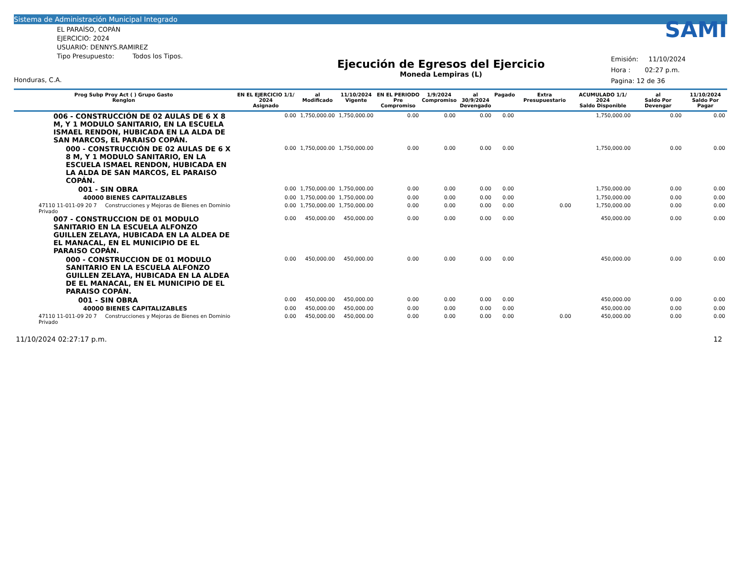Sistema de Administración Municipal Integrado
EL PARAÍSO, COPÁN
EJERCICIO: 2024
USUARIO: DENNYS.RAMIREZ
Tipo Presupuesto: Todos los Tipos.
Honduras, C.A.
Ejecución de Egresos del Ejercicio
Moneda Lempiras (L)
SAMI
Emisión: 11/10/2024
Hora : 02:27 p.m.
Pagina: 12 de 36
| Prog Subp Proy Act ( ) Grupo Gasto Renglon | EN EL EJERCICIO 1/1/ 2024 Asignado | al Modificado | 11/10/2024 Vigente | EN EL PERIODO Pre Compromiso | 1/9/2024 Compromiso | al 30/9/2024 Devengado | Pagado | Extra Presupuestario | ACUMULADO 1/1/ 2024 Saldo Disponible | al Saldo Por Devengar | 11/10/2024 Saldo Por Pagar |
| --- | --- | --- | --- | --- | --- | --- | --- | --- | --- | --- | --- |
| 006 - CONSTRUCCIÓN DE 02 AULAS DE 6 X 8 M, Y 1 MODULO SANITARIO, EN LA ESCUELA ISMAEL RENDON, HUBICADA EN LA ALDA DE SAN MARCOS, EL PARAISO COPÁN. | 0.00 | 1,750,000.00 | 1,750,000.00 | 0.00 | 0.00 | 0.00 | 0.00 | | 1,750,000.00 | 0.00 | 0.00 |
| 000 - CONSTRUCCIÓN DE 02 AULAS DE 6 X 8 M, Y 1 MODULO SANITARIO, EN LA ESCUELA ISMAEL RENDON, HUBICADA EN LA ALDA DE SAN MARCOS, EL PARAISO COPÁN. | 0.00 | 1,750,000.00 | 1,750,000.00 | 0.00 | 0.00 | 0.00 | 0.00 | | 1,750,000.00 | 0.00 | 0.00 |
| 001 - SIN OBRA | 0.00 | 1,750,000.00 | 1,750,000.00 | 0.00 | 0.00 | 0.00 | 0.00 | | 1,750,000.00 | 0.00 | 0.00 |
| 40000 BIENES CAPITALIZABLES | 0.00 | 1,750,000.00 | 1,750,000.00 | 0.00 | 0.00 | 0.00 | 0.00 | | 1,750,000.00 | 0.00 | 0.00 |
| 47110 11-011-09 20 7 Construcciones y Mejoras de Bienes en Dominio Privado | 0.00 | 1,750,000.00 | 1,750,000.00 | 0.00 | 0.00 | 0.00 | 0.00 | 0.00 | 1,750,000.00 | 0.00 | 0.00 |
| 007 - CONSTRUCCION DE 01 MODULO SANITARIO EN LA ESCUELA ALFONZO GUILLEN ZELAYA, HUBICADA EN LA ALDEA DE EL MANACAL, EN EL MUNICIPIO DE EL PARAISO COPÁN. | 0.00 | 450,000.00 | 450,000.00 | 0.00 | 0.00 | 0.00 | 0.00 | | 450,000.00 | 0.00 | 0.00 |
| 000 - CONSTRUCCION DE 01 MODULO SANITARIO EN LA ESCUELA ALFONZO GUILLEN ZELAYA, HUBICADA EN LA ALDEA DE EL MANACAL, EN EL MUNICIPIO DE EL PARAISO COPÁN. | 0.00 | 450,000.00 | 450,000.00 | 0.00 | 0.00 | 0.00 | 0.00 | | 450,000.00 | 0.00 | 0.00 |
| 001 - SIN OBRA | 0.00 | 450,000.00 | 450,000.00 | 0.00 | 0.00 | 0.00 | 0.00 | | 450,000.00 | 0.00 | 0.00 |
| 40000 BIENES CAPITALIZABLES | 0.00 | 450,000.00 | 450,000.00 | 0.00 | 0.00 | 0.00 | 0.00 | | 450,000.00 | 0.00 | 0.00 |
| 47110 11-011-09 20 7 Construcciones y Mejoras de Bienes en Dominio Privado | 0.00 | 450,000.00 | 450,000.00 | 0.00 | 0.00 | 0.00 | 0.00 | 0.00 | 450,000.00 | 0.00 | 0.00 |
11/10/2024 02:27:17 p.m. 12